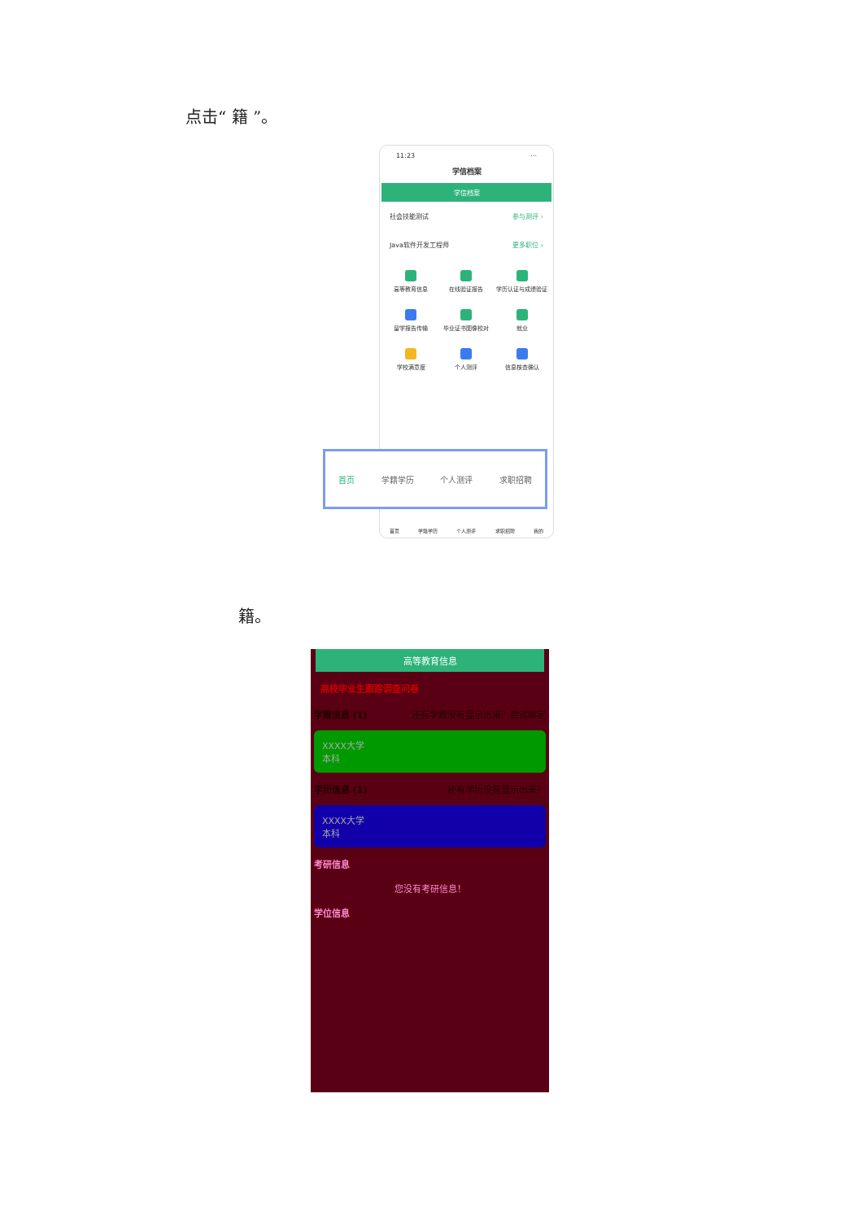点击“ 籍 ”。
11:23 ···
学信档案
学信档案
社会技能测试 参与测评 ›
Java软件开发工程师 更多职位 ›
高等教育信息
在线验证报告
学历认证与成绩验证
留学报告传输
毕业证书图像校对
就业
学校满意度
个人测评
信息核查确认
首页 学籍学历 个人测评 求职招聘 我的
首页 学籍学历 个人测评 求职招聘
籍。
高等教育信息
高校毕业生跟踪调查问卷
学籍信息 (1) 还有学籍没有显示出来？尝试绑定
XXXX大学
本科
学历信息 (1) 还有学历没有显示出来？
XXXX大学
本科
考研信息
您没有考研信息！
学位信息